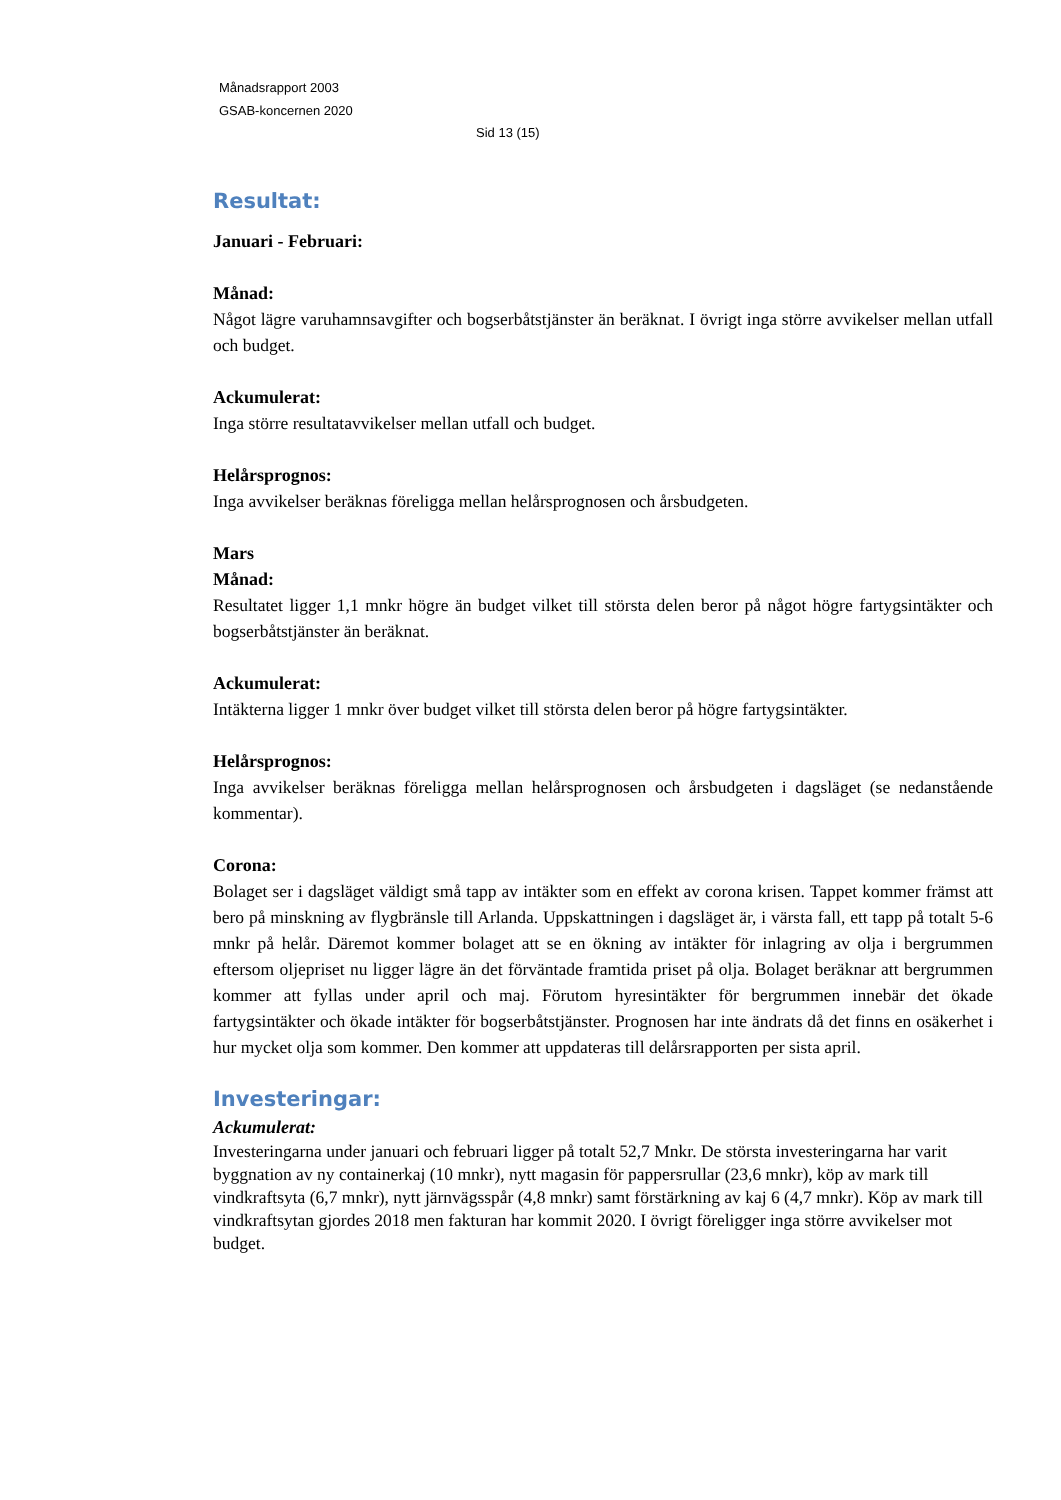Månadsrapport 2003
GSAB-koncernen 2020
Sid 13 (15)
Resultat:
Januari - Februari:
Månad:
Något lägre varuhamnsavgifter och bogserbåtstjänster än beräknat. I övrigt inga större avvikelser mellan utfall och budget.
Ackumulerat:
Inga större resultatavvikelser mellan utfall och budget.
Helårsprognos:
Inga avvikelser beräknas föreligga mellan helårsprognosen och årsbudgeten.
Mars
Månad:
Resultatet ligger 1,1 mnkr högre än budget vilket till största delen beror på något högre fartygsintäkter och bogserbåtstjänster än beräknat.
Ackumulerat:
Intäkterna ligger 1 mnkr över budget vilket till största delen beror på högre fartygsintäkter.
Helårsprognos:
Inga avvikelser beräknas föreligga mellan helårsprognosen och årsbudgeten i dagsläget (se nedanstående kommentar).
Corona:
Bolaget ser i dagsläget väldigt små tapp av intäkter som en effekt av corona krisen. Tappet kommer främst att bero på minskning av flygbränsle till Arlanda. Uppskattningen i dagsläget är, i värsta fall, ett tapp på totalt 5-6 mnkr på helår. Däremot kommer bolaget att se en ökning av intäkter för inlagring av olja i bergrummen eftersom oljepriset nu ligger lägre än det förväntade framtida priset på olja. Bolaget beräknar att bergrummen kommer att fyllas under april och maj. Förutom hyresintäkter för bergrummen innebär det ökade fartygsintäkter och ökade intäkter för bogserbåtstjänster. Prognosen har inte ändrats då det finns en osäkerhet i hur mycket olja som kommer. Den kommer att uppdateras till delårsrapporten per sista april.
Investeringar:
Ackumulerat:
Investeringarna under januari och februari ligger på totalt 52,7 Mnkr. De största investeringarna har varit byggnation av ny containerkaj (10 mnkr), nytt magasin för pappersrullar (23,6 mnkr), köp av mark till vindkraftsyta (6,7 mnkr), nytt järnvägsspår (4,8 mnkr) samt förstärkning av kaj 6 (4,7 mnkr). Köp av mark till vindkraftsytan gjordes 2018 men fakturan har kommit 2020. I övrigt föreligger inga större avvikelser mot budget.